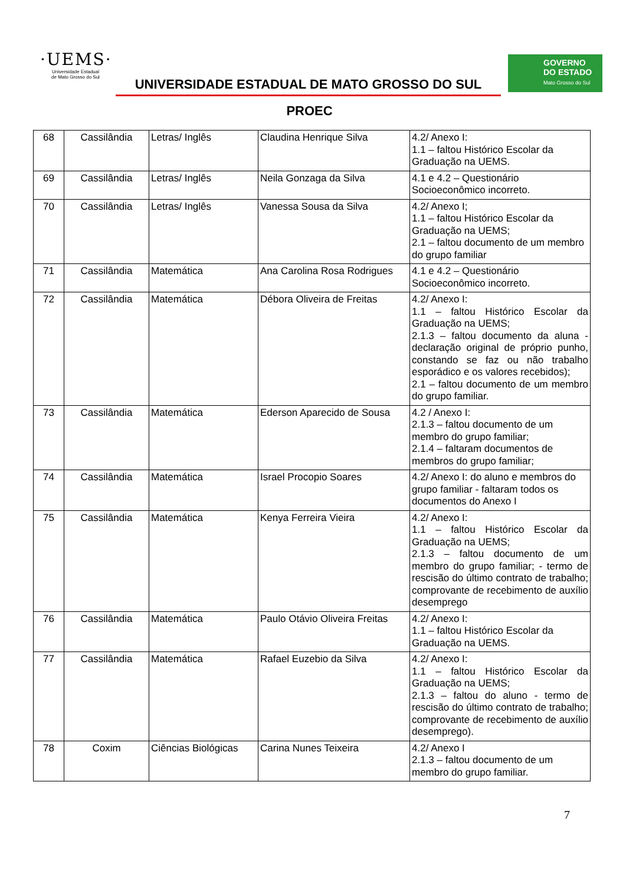·UEMS·
Universidade Estadual
de Mato Grosso do Sul
UNIVERSIDADE ESTADUAL DE MATO GROSSO DO SUL
PROEC
GOVERNO
DO ESTADO
Mato Grosso do Sul
| 68 | Cassilândia | Letras/ Inglês | Claudina Henrique Silva | 4.2/ Anexo I: 1.1 – faltou Histórico Escolar da Graduação na UEMS. |
| 69 | Cassilândia | Letras/ Inglês | Neila Gonzaga da Silva | 4.1 e 4.2 – Questionário Socioeconômico incorreto. |
| 70 | Cassilândia | Letras/ Inglês | Vanessa Sousa da Silva | 4.2/ Anexo I; 1.1 – faltou Histórico Escolar da Graduação na UEMS; 2.1 – faltou documento de um membro do grupo familiar |
| 71 | Cassilândia | Matemática | Ana Carolina Rosa Rodrigues | 4.1 e 4.2 – Questionário Socioeconômico incorreto. |
| 72 | Cassilândia | Matemática | Débora Oliveira de Freitas | 4.2/ Anexo I: 1.1 – faltou Histórico Escolar da Graduação na UEMS; 2.1.3 – faltou documento da aluna - declaração original de próprio punho, constando se faz ou não trabalho esporádico e os valores recebidos); 2.1 – faltou documento de um membro do grupo familiar. |
| 73 | Cassilândia | Matemática | Ederson Aparecido de Sousa | 4.2 / Anexo I: 2.1.3 – faltou documento de um membro do grupo familiar; 2.1.4 – faltaram documentos de membros do grupo familiar; |
| 74 | Cassilândia | Matemática | Israel Procopio Soares | 4.2/ Anexo I: do aluno e membros do grupo familiar - faltaram todos os documentos do Anexo I |
| 75 | Cassilândia | Matemática | Kenya Ferreira Vieira | 4.2/ Anexo I: 1.1 – faltou Histórico Escolar da Graduação na UEMS; 2.1.3 – faltou documento de um membro do grupo familiar; - termo de rescisão do último contrato de trabalho; comprovante de recebimento de auxílio desemprego |
| 76 | Cassilândia | Matemática | Paulo Otávio Oliveira Freitas | 4.2/ Anexo I: 1.1 – faltou Histórico Escolar da Graduação na UEMS. |
| 77 | Cassilândia | Matemática | Rafael Euzebio da Silva | 4.2/ Anexo I: 1.1 – faltou Histórico Escolar da Graduação na UEMS; 2.1.3 – faltou do aluno - termo de rescisão do último contrato de trabalho; comprovante de recebimento de auxílio desemprego). |
| 78 | Coxim | Ciências Biológicas | Carina Nunes Teixeira | 4.2/ Anexo I 2.1.3 – faltou documento de um membro do grupo familiar. |
7